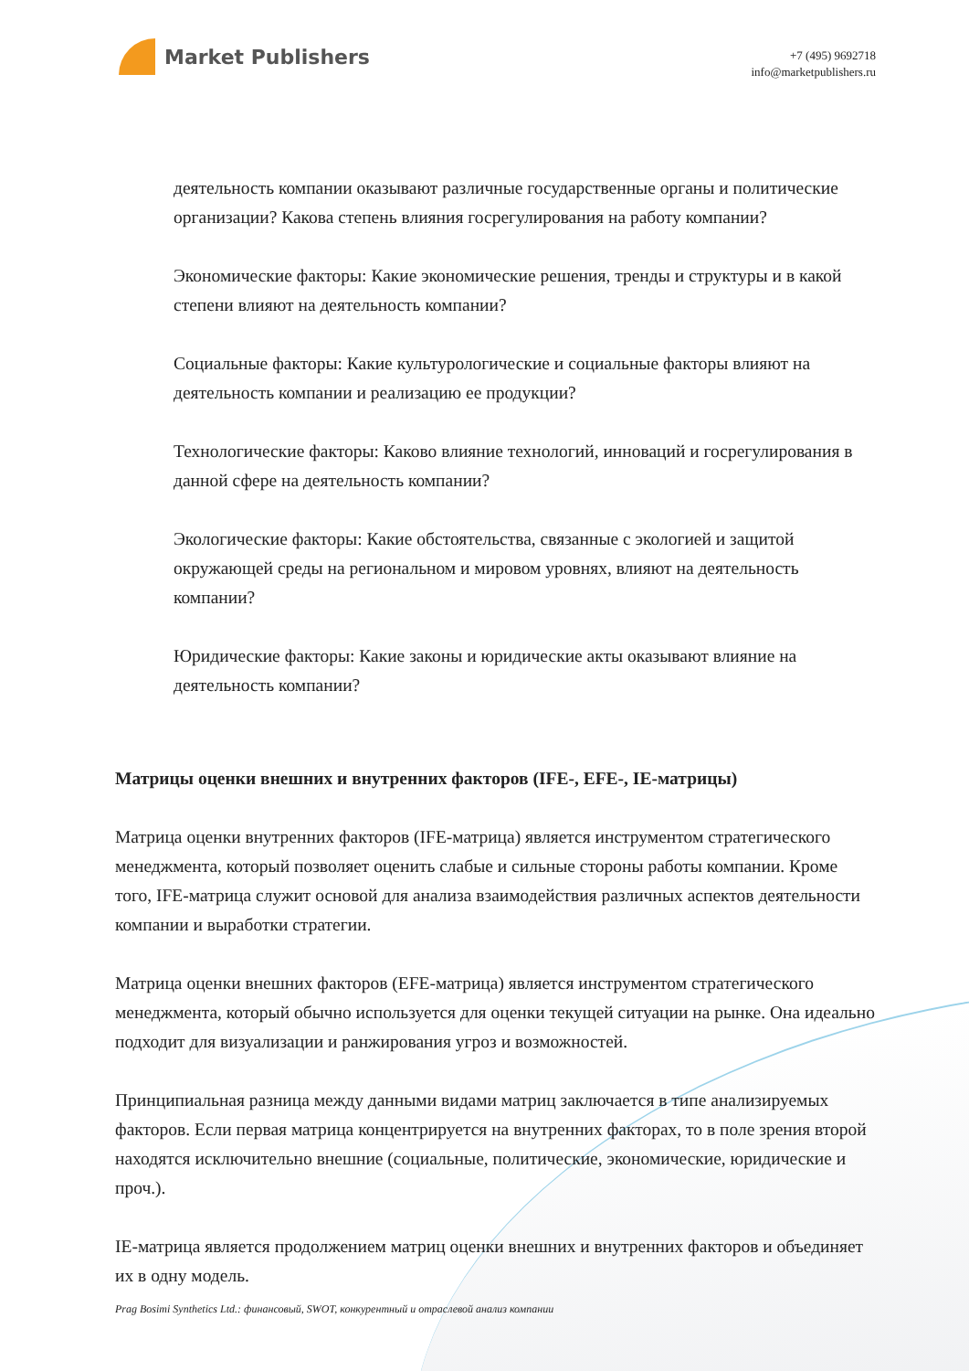Market Publishers
+7 (495) 9692718
info@marketpublishers.ru
деятельность компании оказывают различные государственные органы и политические организации? Какова степень влияния госрегулирования на работу компании?
Экономические факторы: Какие экономические решения, тренды и структуры и в какой степени влияют на деятельность компании?
Социальные факторы: Какие культурологические и социальные факторы влияют на деятельность компании и реализацию ее продукции?
Технологические факторы: Каково влияние технологий, инноваций и госрегулирования в данной сфере на деятельность компании?
Экологические факторы: Какие обстоятельства, связанные с экологией и защитой окружающей среды на региональном и мировом уровнях, влияют на деятельность компании?
Юридические факторы: Какие законы и юридические акты оказывают влияние на деятельность компании?
Матрицы оценки внешних и внутренних факторов (IFE-, EFE-, IE-матрицы)
Матрица оценки внутренних факторов (IFE-матрица) является инструментом стратегического менеджмента, который позволяет оценить слабые и сильные стороны работы компании. Кроме того, IFE-матрица служит основой для анализа взаимодействия различных аспектов деятельности компании и выработки стратегии.
Матрица оценки внешних факторов (EFE-матрица) является инструментом стратегического менеджмента, который обычно используется для оценки текущей ситуации на рынке. Она идеально подходит для визуализации и ранжирования угроз и возможностей.
Принципиальная разница между данными видами матриц заключается в типе анализируемых факторов. Если первая матрица концентрируется на внутренних факторах, то в поле зрения второй находятся исключительно внешние (социальные, политические, экономические, юридические и проч.).
IE-матрица является продолжением матриц оценки внешних и внутренних факторов и объединяет их в одну модель.
Prag Bosimi Synthetics Ltd.: финансовый, SWOT, конкурентный и отраслевой анализ компании